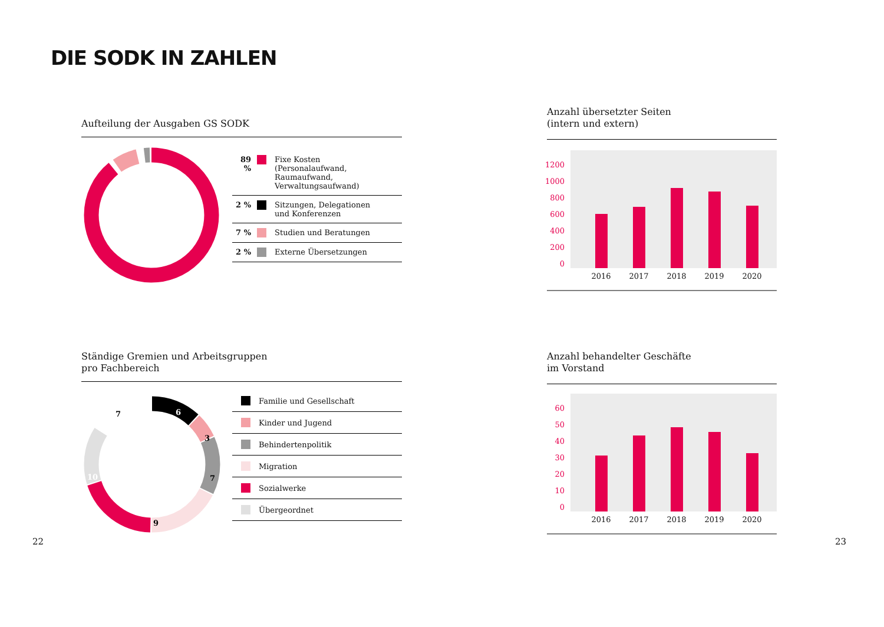DIE SODK IN ZAHLEN
Aufteilung der Ausgaben GS SODK
89 % Fixe Kosten
(Personalaufwand,
Raumaufwand,
Verwaltungsaufwand)
2 % Sitzungen, Delegationen
und Konferenzen
7 % Studien und Beratungen
2 % Externe Übersetzungen
Anzahl übersetzter Seiten
(intern und extern)
1200
1000
800
600
400
200
0
2016
2017
2018
2019
2020
Ständige Gremien und Arbeitsgruppen
pro Fachbereich
6
3
7
9
10
7
Familie und Gesellschaft
Kinder und Jugend
Behindertenpolitik
Migration
Sozialwerke
Übergeordnet
Anzahl behandelter Geschäfte
im Vorstand
60
50
40
30
20
10
0
2016
2017
2018
2019
2020
22 23